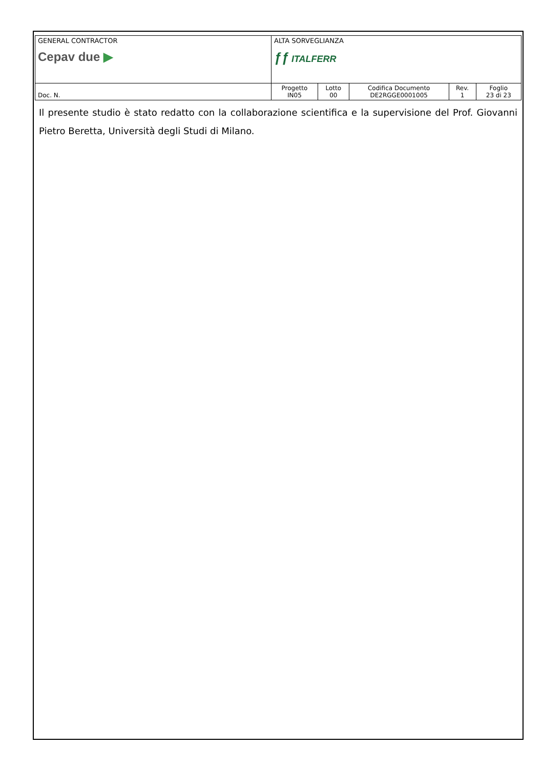| GENERAL CONTRACTOR Cepav due ▶ | ALTA SORVEGLIANZA ƒƒ ITALFERR | | | | |
| Doc. N. | Progetto IN05 | Lotto 00 | Codifica Documento DE2RGGE0001005 | Rev. 1 | Foglio 23 di 23 |
Il presente studio è stato redatto con la collaborazione scientifica e la supervisione del Prof. Giovanni Pietro Beretta, Università degli Studi di Milano.